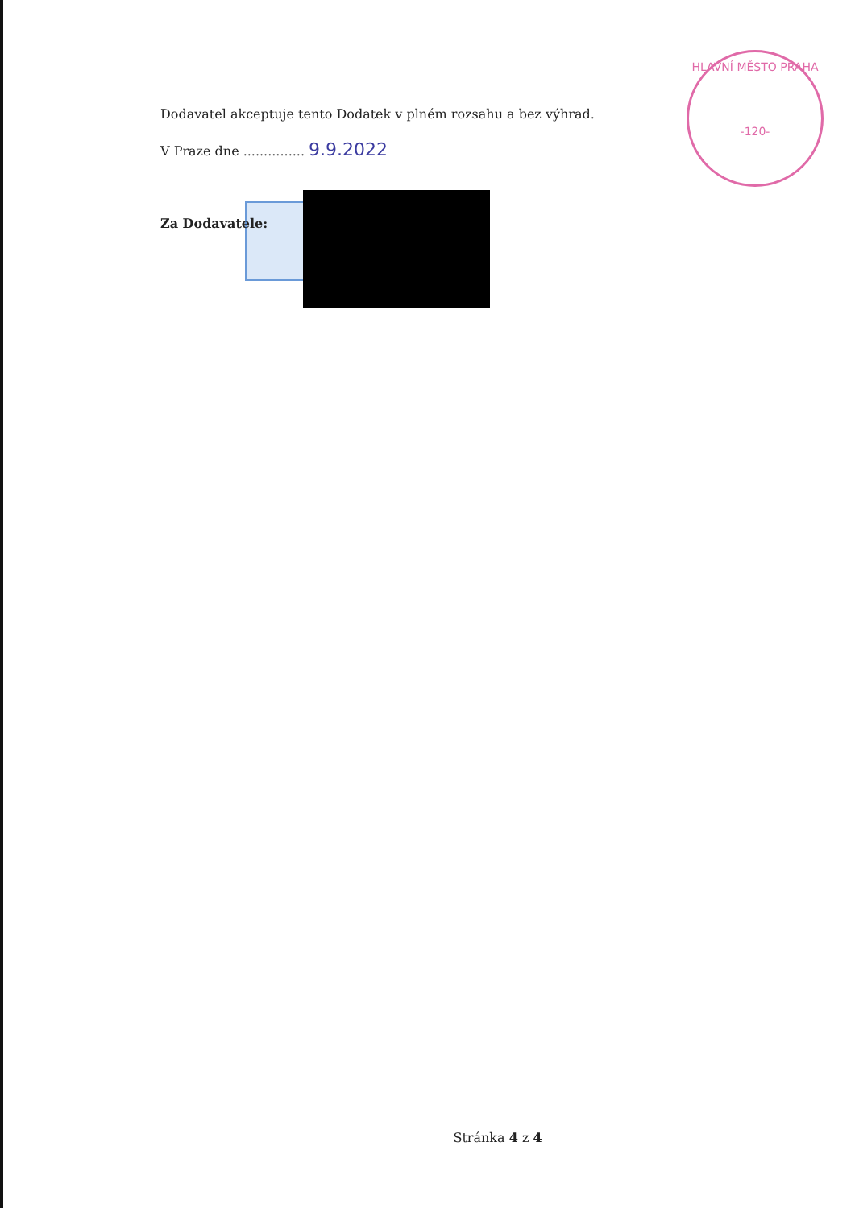HLAVNÍ MĚSTO PRAHA
-120-
Dodavatel akceptuje tento Dodatek v plném rozsahu a bez výhrad.
V Praze dne ............... 9.9.2022
Za Dodavatele:
Stránka 4 z 4